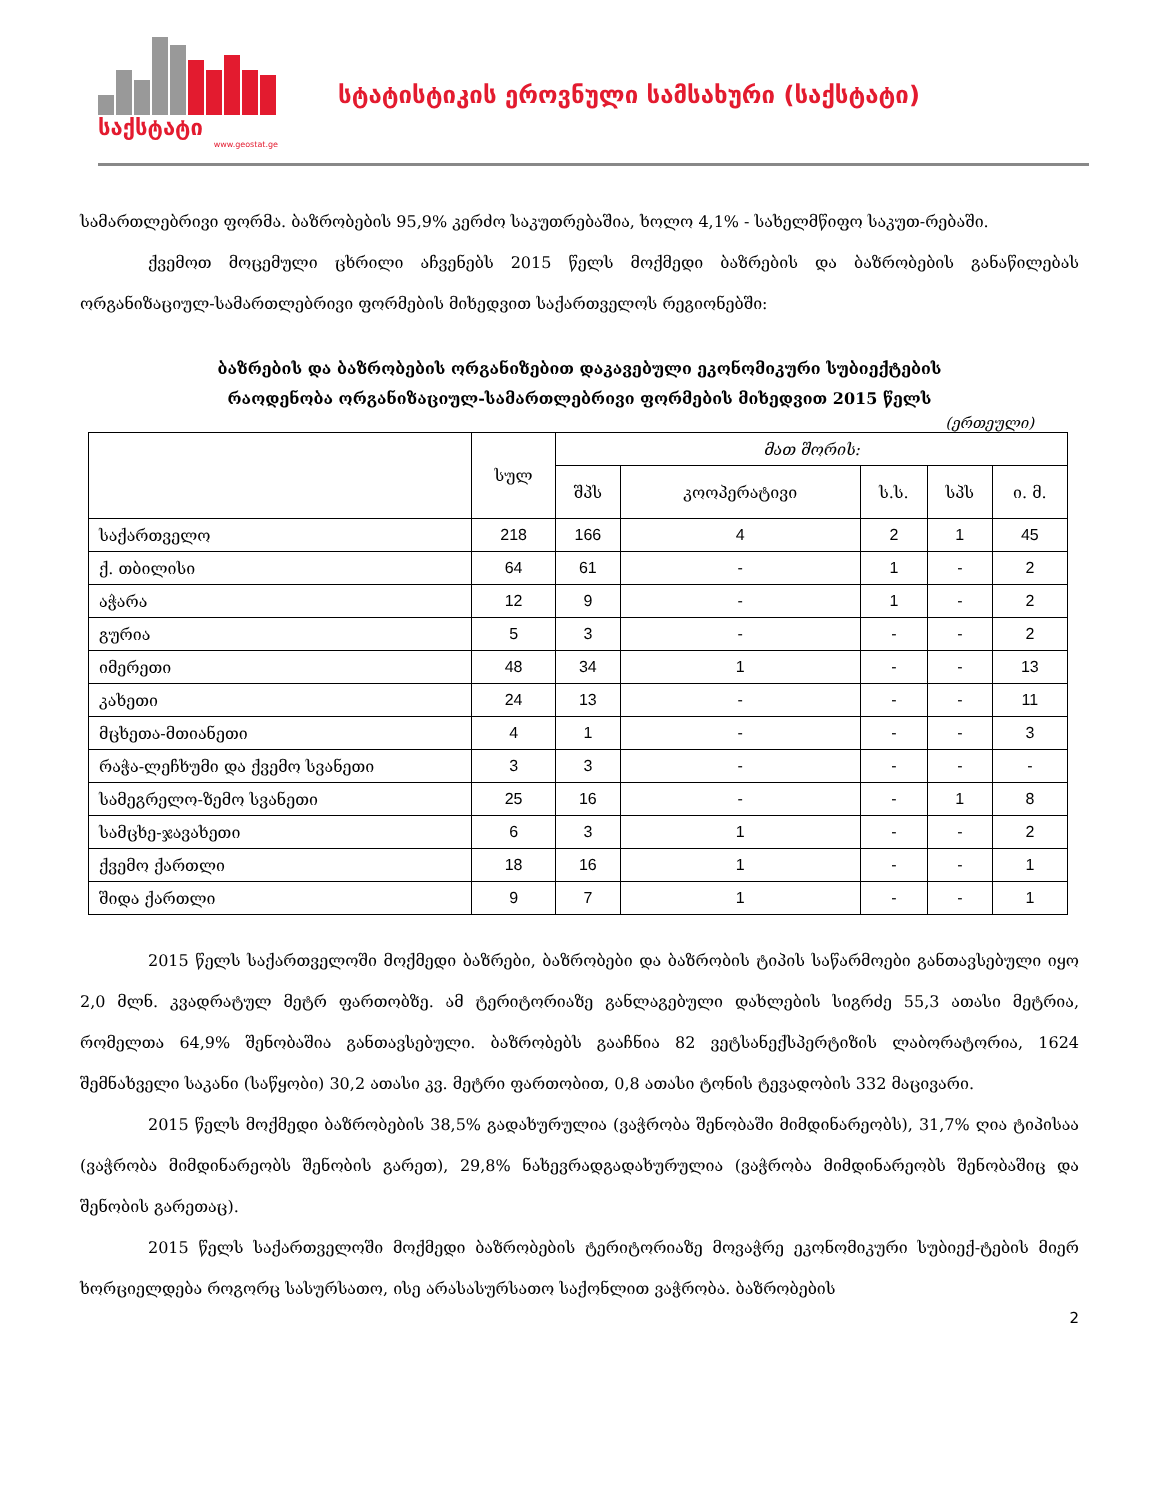საქსტატი
www.geostat.ge
სტატისტიკის ეროვნული სამსახური (საქსტატი)
სამართლებრივი ფორმა. ბაზრობების 95,9% კერძო საკუთრებაშია, ხოლო 4,1% - სახელმწიფო საკუთ-რებაში.
ქვემოთ მოცემული ცხრილი აჩვენებს 2015 წელს მოქმედი ბაზრების და ბაზრობების განაწილებას ორგანიზაციულ-სამართლებრივი ფორმების მიხედვით საქართველოს რეგიონებში:
ბაზრების და ბაზრობების ორგანიზებით დაკავებული ეკონომიკური სუბიექტების
რაოდენობა ორგანიზაციულ-სამართლებრივი ფორმების მიხედვით 2015 წელს
(ერთეული)
| | სულ | მათ შორის: | | | | |
| --- | --- | --- | --- | --- | --- | --- |
| | | შპს | კოოპერატივი | ს.ს. | სპს | ი. მ. |
| საქართველო | 218 | 166 | 4 | 2 | 1 | 45 |
| ქ. თბილისი | 64 | 61 | - | 1 | - | 2 |
| აჭარა | 12 | 9 | - | 1 | - | 2 |
| გურია | 5 | 3 | - | - | - | 2 |
| იმერეთი | 48 | 34 | 1 | - | - | 13 |
| კახეთი | 24 | 13 | - | - | - | 11 |
| მცხეთა-მთიანეთი | 4 | 1 | - | - | - | 3 |
| რაჭა-ლეჩხუმი და ქვემო სვანეთი | 3 | 3 | - | - | - | - |
| სამეგრელო-ზემო სვანეთი | 25 | 16 | - | - | 1 | 8 |
| სამცხე-ჯავახეთი | 6 | 3 | 1 | - | - | 2 |
| ქვემო ქართლი | 18 | 16 | 1 | - | - | 1 |
| შიდა ქართლი | 9 | 7 | 1 | - | - | 1 |
2015 წელს საქართველოში მოქმედი ბაზრები, ბაზრობები და ბაზრობის ტიპის საწარმოები განთავსებული იყო 2,0 მლნ. კვადრატულ მეტრ ფართობზე. ამ ტერიტორიაზე განლაგებული დახლების სიგრძე 55,3 ათასი მეტრია, რომელთა 64,9% შენობაშია განთავსებული. ბაზრობებს გააჩნია 82 ვეტსანექსპერტიზის ლაბორატორია, 1624 შემნახველი საკანი (საწყობი) 30,2 ათასი კვ. მეტრი ფართობით, 0,8 ათასი ტონის ტევადობის 332 მაცივარი.
2015 წელს მოქმედი ბაზრობების 38,5% გადახურულია (ვაჭრობა შენობაში მიმდინარეობს), 31,7% ღია ტიპისაა (ვაჭრობა მიმდინარეობს შენობის გარეთ), 29,8% ნახევრადგადახურულია (ვაჭრობა მიმდინარეობს შენობაშიც და შენობის გარეთაც).
2015 წელს საქართველოში მოქმედი ბაზრობების ტერიტორიაზე მოვაჭრე ეკონომიკური სუბიექ-ტების მიერ ხორციელდება როგორც სასურსათო, ისე არასასურსათო საქონლით ვაჭრობა. ბაზრობების
2